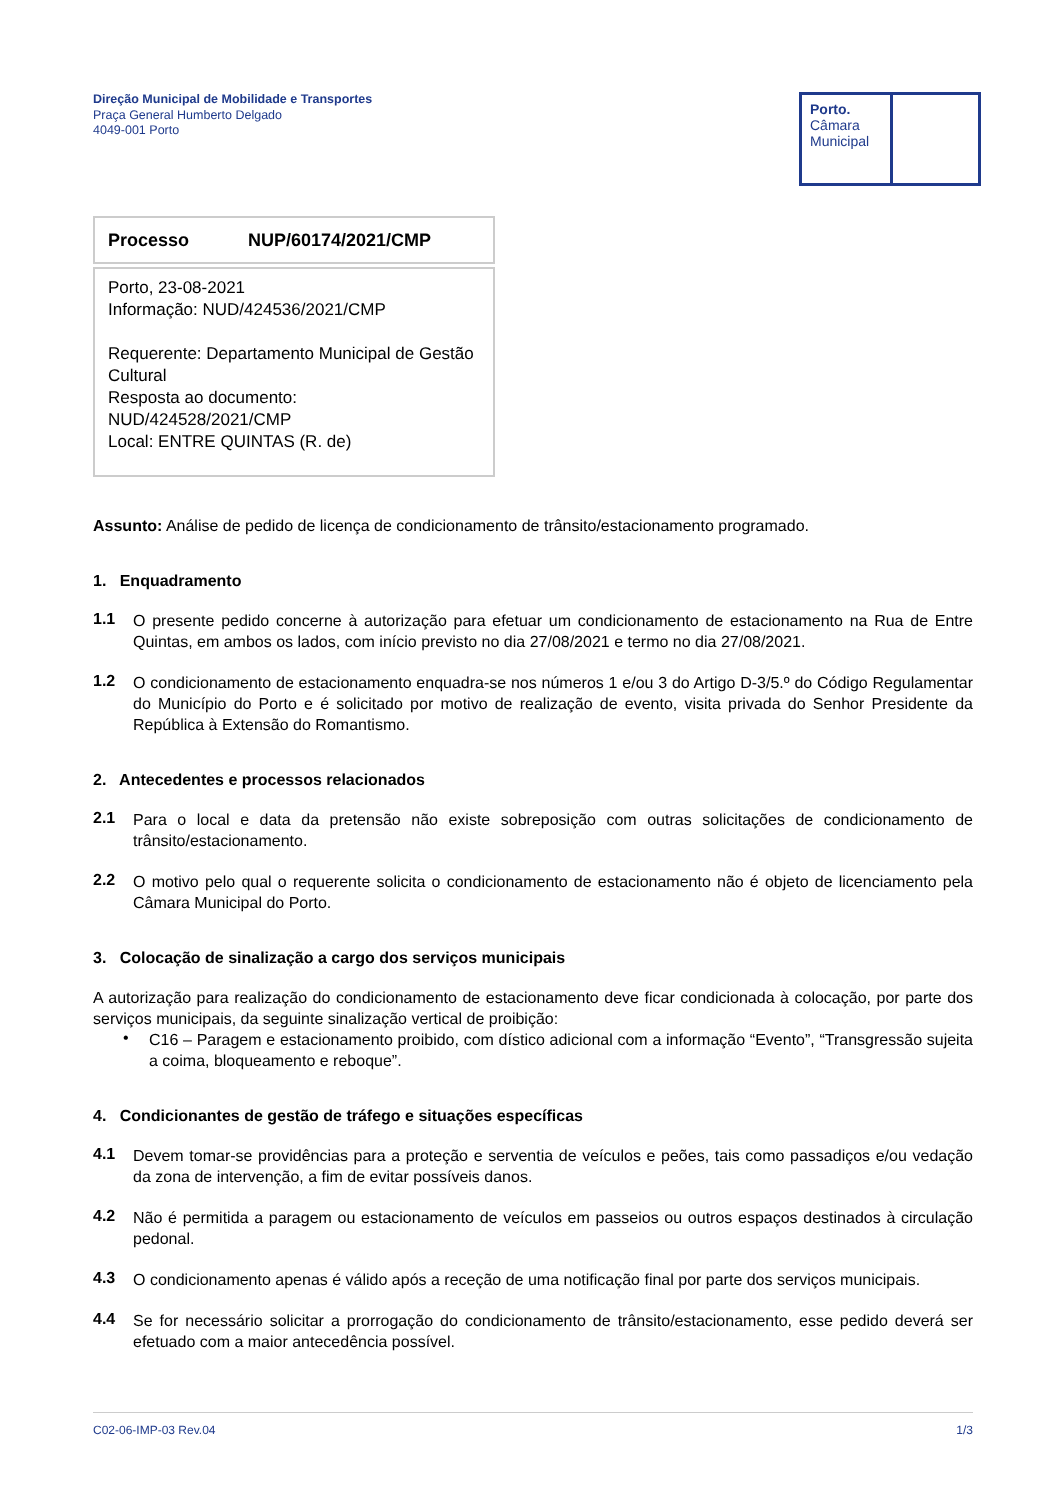Direção Municipal de Mobilidade e Transportes
Praça General Humberto Delgado
4049-001 Porto
Porto.
Câmara
Municipal
Processo NUP/60174/2021/CMP
Porto, 23-08-2021
Informação: NUD/424536/2021/CMP
Requerente: Departamento Municipal de Gestão Cultural
Resposta ao documento: NUD/424528/2021/CMP
Local: ENTRE QUINTAS (R. de)
Assunto: Análise de pedido de licença de condicionamento de trânsito/estacionamento programado.
1. Enquadramento
1.1
O presente pedido concerne à autorização para efetuar um condicionamento de estacionamento na Rua de Entre Quintas, em ambos os lados, com início previsto no dia 27/08/2021 e termo no dia 27/08/2021.
1.2
O condicionamento de estacionamento enquadra-se nos números 1 e/ou 3 do Artigo D-3/5.º do Código Regulamentar do Município do Porto e é solicitado por motivo de realização de evento, visita privada do Senhor Presidente da República à Extensão do Romantismo.
2. Antecedentes e processos relacionados
2.1
Para o local e data da pretensão não existe sobreposição com outras solicitações de condicionamento de trânsito/estacionamento.
2.2
O motivo pelo qual o requerente solicita o condicionamento de estacionamento não é objeto de licenciamento pela Câmara Municipal do Porto.
3. Colocação de sinalização a cargo dos serviços municipais
A autorização para realização do condicionamento de estacionamento deve ficar condicionada à colocação, por parte dos serviços municipais, da seguinte sinalização vertical de proibição:
•
C16 – Paragem e estacionamento proibido, com dístico adicional com a informação “Evento”, “Transgressão sujeita a coima, bloqueamento e reboque”.
4. Condicionantes de gestão de tráfego e situações específicas
4.1
Devem tomar-se providências para a proteção e serventia de veículos e peões, tais como passadiços e/ou vedação da zona de intervenção, a fim de evitar possíveis danos.
4.2
Não é permitida a paragem ou estacionamento de veículos em passeios ou outros espaços destinados à circulação pedonal.
4.3
O condicionamento apenas é válido após a receção de uma notificação final por parte dos serviços municipais.
4.4
Se for necessário solicitar a prorrogação do condicionamento de trânsito/estacionamento, esse pedido deverá ser efetuado com a maior antecedência possível.
C02-06-IMP-03 Rev.04 1/3